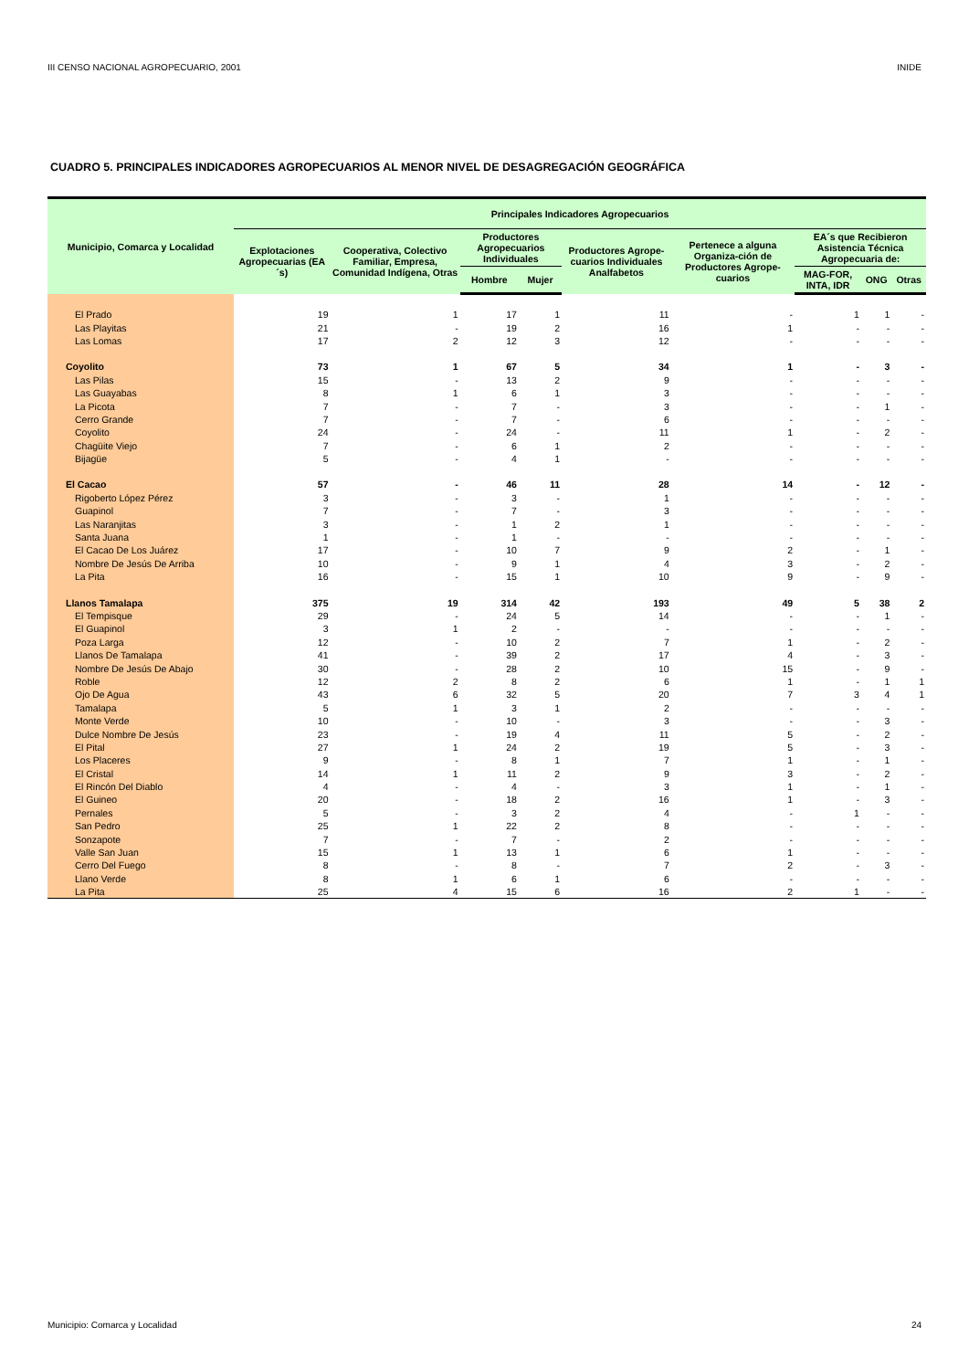III CENSO NACIONAL AGROPECUARIO, 2001 INIDE
CUADRO 5. PRINCIPALES INDICADORES AGROPECUARIOS AL MENOR NIVEL DE DESAGREGACIÓN GEOGRÁFICA
| Municipio, Comarca y Localidad | Principales Indicadores Agropecuarios | | | | | | | | |
| --- | --- | --- | --- | --- | --- | --- | --- | --- | --- |
| | Explotaciones Agropecuarias (EA´s) | Cooperativa, Colectivo Familiar, Empresa, Comunidad Indígena, Otras | Productores Agropecuarios Individuales | | Productores Agrope-cuarios Individuales Analfabetos | Pertenece a alguna Organiza-ción de Productores Agrope-cuarios | EA´s que Recibieron Asistencia Técnica Agropecuaria de: | | |
| | | | Hombre | Mujer | | | MAG-FOR, INTA, IDR | ONG | Otras |
| El Prado | 19 | 1 | 17 | 1 | 11 | - | 1 | 1 | - |
| Las Playitas | 21 | - | 19 | 2 | 16 | 1 | - | - | - |
| Las Lomas | 17 | 2 | 12 | 3 | 12 | - | - | - | - |
| Coyolito | 73 | 1 | 67 | 5 | 34 | 1 | - | 3 | - |
| Las Pilas | 15 | - | 13 | 2 | 9 | - | - | - | - |
| Las Guayabas | 8 | 1 | 6 | 1 | 3 | - | - | - | - |
| La Picota | 7 | - | 7 | - | 3 | - | - | 1 | - |
| Cerro Grande | 7 | - | 7 | - | 6 | - | - | - | - |
| Coyolito | 24 | - | 24 | - | 11 | 1 | - | 2 | - |
| Chagüite Viejo | 7 | - | 6 | 1 | 2 | - | - | - | - |
| Bijagüe | 5 | - | 4 | 1 | - | - | - | - | - |
| El Cacao | 57 | - | 46 | 11 | 28 | 14 | - | 12 | - |
| Rigoberto López Pérez | 3 | - | 3 | - | 1 | - | - | - | - |
| Guapinol | 7 | - | 7 | - | 3 | - | - | - | - |
| Las Naranjitas | 3 | - | 1 | 2 | 1 | - | - | - | - |
| Santa Juana | 1 | - | 1 | - | - | - | - | - | - |
| El Cacao De Los Juárez | 17 | - | 10 | 7 | 9 | 2 | - | 1 | - |
| Nombre De Jesús De Arriba | 10 | - | 9 | 1 | 4 | 3 | - | 2 | - |
| La Pita | 16 | - | 15 | 1 | 10 | 9 | - | 9 | - |
| Llanos Tamalapa | 375 | 19 | 314 | 42 | 193 | 49 | 5 | 38 | 2 |
| El Tempisque | 29 | - | 24 | 5 | 14 | - | - | 1 | - |
| El Guapinol | 3 | 1 | 2 | - | - | - | - | - | - |
| Poza Larga | 12 | - | 10 | 2 | 7 | 1 | - | 2 | - |
| Llanos De Tamalapa | 41 | - | 39 | 2 | 17 | 4 | - | 3 | - |
| Nombre De Jesús De Abajo | 30 | - | 28 | 2 | 10 | 15 | - | 9 | - |
| Roble | 12 | 2 | 8 | 2 | 6 | 1 | - | 1 | 1 |
| Ojo De Agua | 43 | 6 | 32 | 5 | 20 | 7 | 3 | 4 | 1 |
| Tamalapa | 5 | 1 | 3 | 1 | 2 | - | - | - | - |
| Monte Verde | 10 | - | 10 | - | 3 | - | - | 3 | - |
| Dulce Nombre De Jesús | 23 | - | 19 | 4 | 11 | 5 | - | 2 | - |
| El Pital | 27 | 1 | 24 | 2 | 19 | 5 | - | 3 | - |
| Los Placeres | 9 | - | 8 | 1 | 7 | 1 | - | 1 | - |
| El Cristal | 14 | 1 | 11 | 2 | 9 | 3 | - | 2 | - |
| El Rincón Del Diablo | 4 | - | 4 | - | 3 | 1 | - | 1 | - |
| El Guineo | 20 | - | 18 | 2 | 16 | 1 | - | 3 | - |
| Pernales | 5 | - | 3 | 2 | 4 | - | 1 | - | - |
| San Pedro | 25 | 1 | 22 | 2 | 8 | - | - | - | - |
| Sonzapote | 7 | - | 7 | - | 2 | - | - | - | - |
| Valle San Juan | 15 | 1 | 13 | 1 | 6 | 1 | - | - | - |
| Cerro Del Fuego | 8 | - | 8 | - | 7 | 2 | - | 3 | - |
| Llano Verde | 8 | 1 | 6 | 1 | 6 | - | - | - | - |
| La Pita | 25 | 4 | 15 | 6 | 16 | 2 | 1 | - | - |
Municipio: Comarca y Localidad 24